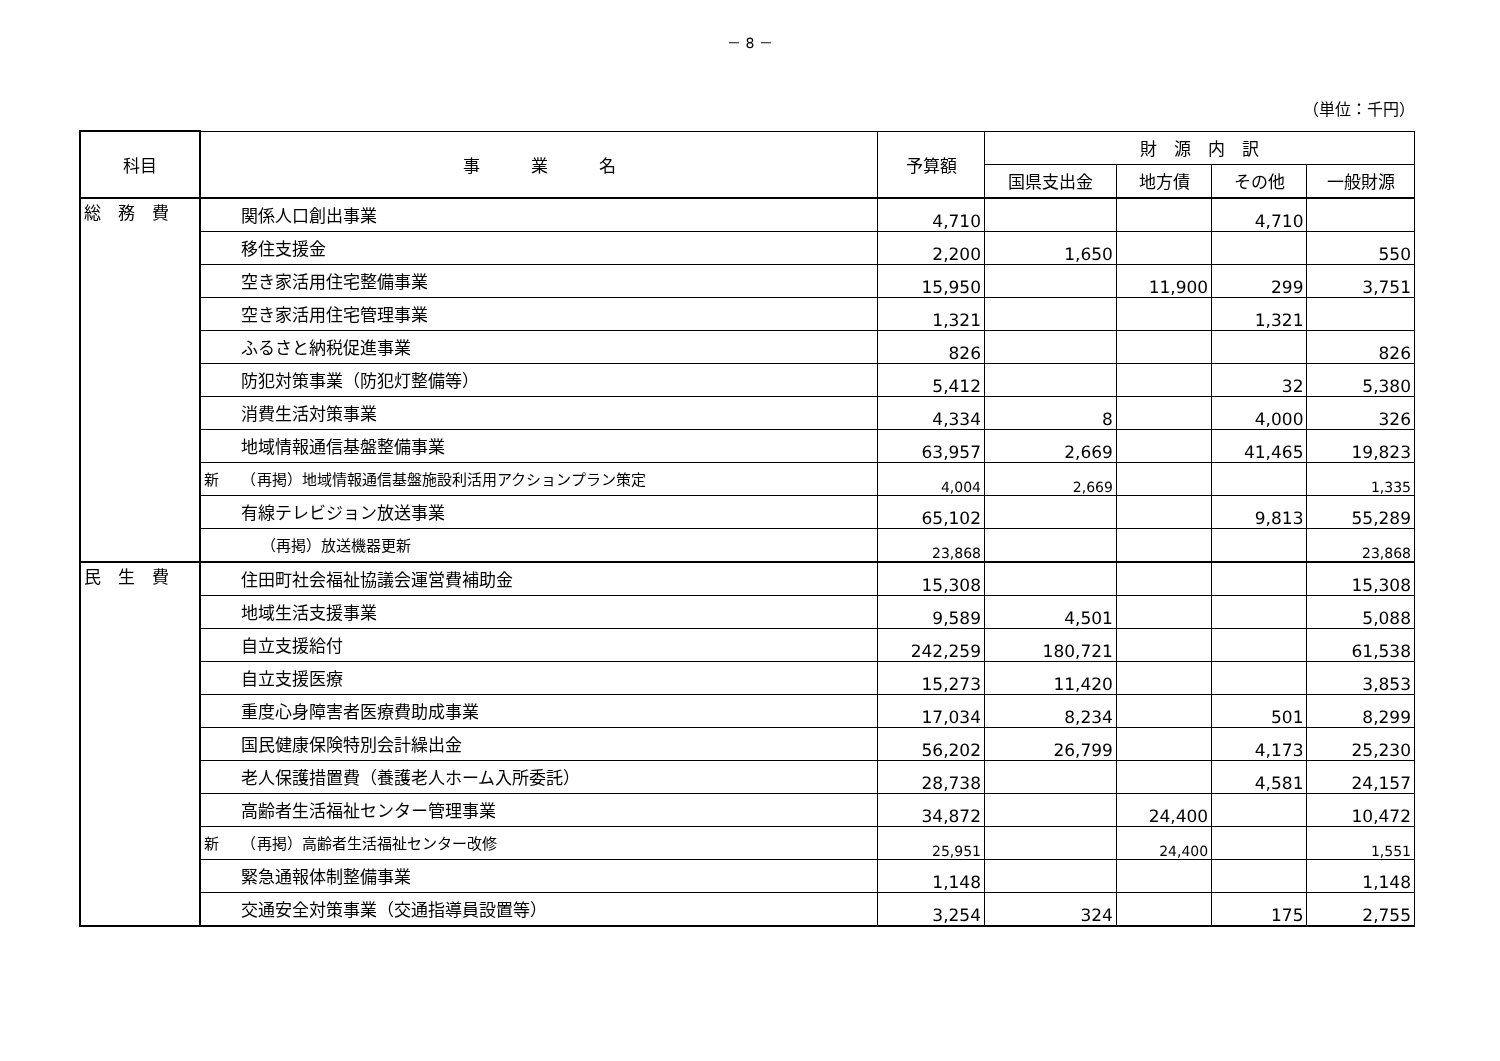－ 8 －
（単位：千円）
| 科目 | 事 業 名 | 予算額 | 財 源 内 訳 | | | |
| --- | --- | --- | --- | --- | --- | --- |
| | | | 国県支出金 | 地方債 | その他 | 一般財源 |
| 総 務 費 | 関係人口創出事業 | 4,710 | | | 4,710 | |
| | 移住支援金 | 2,200 | 1,650 | | | 550 |
| | 空き家活用住宅整備事業 | 15,950 | | 11,900 | 299 | 3,751 |
| | 空き家活用住宅管理事業 | 1,321 | | | 1,321 | |
| | ふるさと納税促進事業 | 826 | | | | 826 |
| | 防犯対策事業（防犯灯整備等） | 5,412 | | | 32 | 5,380 |
| | 消費生活対策事業 | 4,334 | 8 | | 4,000 | 326 |
| | 地域情報通信基盤整備事業 | 63,957 | 2,669 | | 41,465 | 19,823 |
| | 新 （再掲）地域情報通信基盤施設利活用アクションプラン策定 | 4,004 | 2,669 | | | 1,335 |
| | 有線テレビジョン放送事業 | 65,102 | | | 9,813 | 55,289 |
| | （再掲）放送機器更新 | 23,868 | | | | 23,868 |
| 民 生 費 | 住田町社会福祉協議会運営費補助金 | 15,308 | | | | 15,308 |
| | 地域生活支援事業 | 9,589 | 4,501 | | | 5,088 |
| | 自立支援給付 | 242,259 | 180,721 | | | 61,538 |
| | 自立支援医療 | 15,273 | 11,420 | | | 3,853 |
| | 重度心身障害者医療費助成事業 | 17,034 | 8,234 | | 501 | 8,299 |
| | 国民健康保険特別会計繰出金 | 56,202 | 26,799 | | 4,173 | 25,230 |
| | 老人保護措置費（養護老人ホーム入所委託） | 28,738 | | | 4,581 | 24,157 |
| | 高齢者生活福祉センター管理事業 | 34,872 | | 24,400 | | 10,472 |
| | 新 （再掲）高齢者生活福祉センター改修 | 25,951 | | 24,400 | | 1,551 |
| | 緊急通報体制整備事業 | 1,148 | | | | 1,148 |
| | 交通安全対策事業（交通指導員設置等） | 3,254 | 324 | | 175 | 2,755 |